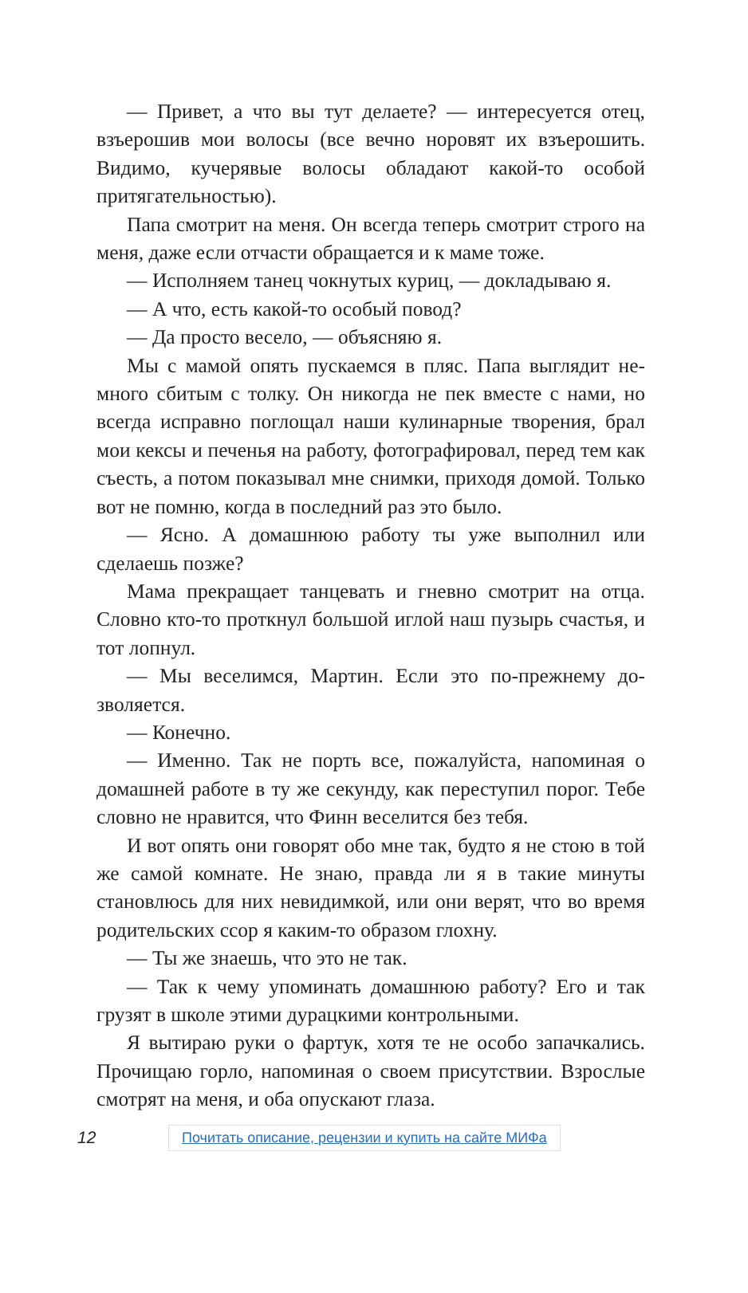— Привет, а что вы тут делаете? — интересуется отец, взъерошив мои волосы (все вечно норовят их взъерошить. Видимо, кучерявые волосы обладают какой-то особой притягательностью).
Папа смотрит на меня. Он всегда теперь смотрит стро­го на меня, даже если отчасти обращается и к маме тоже.
— Исполняем танец чокнутых куриц, — докладываю я.
— А что, есть какой-то особый повод?
— Да просто весело, — объясняю я.
Мы с мамой опять пускаемся в пляс. Папа выглядит не­много сбитым с толку. Он никогда не пек вместе с нами, но всегда исправно поглощал наши кулинарные творения, брал мои кексы и печенья на работу, фотографировал, перед тем как съесть, а потом показывал мне снимки, приходя до­мой. Только вот не помню, когда в последний раз это было.
— Ясно. А домашнюю работу ты уже выполнил или сделаешь позже?
Мама прекращает танцевать и гневно смотрит на отца. Словно кто-то проткнул большой иглой наш пузырь сча­стья, и тот лопнул.
— Мы веселимся, Мартин. Если это по-прежнему до­зволяется.
— Конечно.
— Именно. Так не порть все, пожалуйста, напоминая о домашней работе в ту же секунду, как переступил порог. Тебе словно не нравится, что Финн веселится без тебя.
И вот опять они говорят обо мне так, будто я не стою в той же самой комнате. Не знаю, правда ли я в такие ми­нуты становлюсь для них невидимкой, или они верят, что во время родительских ссор я каким-то образом глохну.
— Ты же знаешь, что это не так.
— Так к чему упоминать домашнюю работу? Его и так грузят в школе этими дурацкими контрольными.
Я вытираю руки о фартук, хотя те не особо запачка­лись. Прочищаю горло, напоминая о своем присутствии. Взрослые смотрят на меня, и оба опускают глаза.
12 Почитать описание, рецензии и купить на сайте МИФа